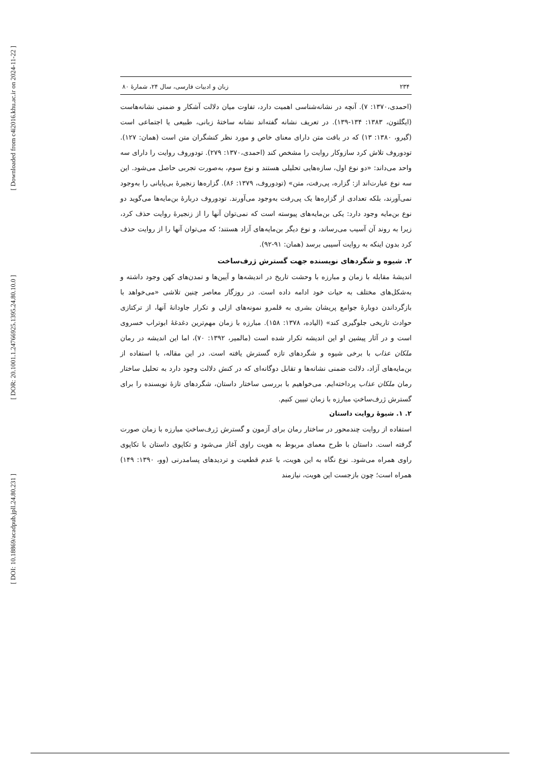[ Downloaded from c4i2016.khu.ac.ir on 2024-11-22 ]
[ DOR: 20.1001.1.24766925.1395.24.80.10.0 ]
[ DOI: 10.18869/acadpub.jpll.24.80.231 ]
۲۳۴ زبان و ادبیات فارسی، سال ۲۴، شمارهٔ ۸۰
(احمدی،۱۳۷۰: ۷). آنچه در نشانه‌شناسی اهمیت دارد، تفاوت میان دلالت آشکار و ضمنی نشانه‌هاست (ایگلتون، ۱۳۸۳: ۱۳۴-۱۳۹). در تعریف نشانه گفته‌اند نشانه ساختهٔ زبانی، طبیعی یا اجتماعی است (گیرو، ۱۳۸۰: ۱۳) که در بافت متن دارای معنای خاص و مورد نظر کنشگران متن است (همان: ۱۲۷). تودوروف تلاش کرد سازوکار روایت را مشخص کند (احمدی،۱۳۷۰: ۲۷۹). تودوروف روایت را دارای سه واحد می‌داند: «دو نوع اول، سازه‌هایی تحلیلی هستند و نوع سوم، به‌صورت تجربی حاصل می‌شود. این سه نوع عبارت‌اند از: گزاره، پی‌رفت، متن» (تودوروف، ۱۳۷۹: ۸۶). گزاره‌ها زنجیرهٔ بی‌پایانی را به‌وجود نمی‌آورند، بلکه تعدادی از گزاره‌ها یک پی‌رفت به‌وجود می‌آورند. تودوروف دربارهٔ بن‌مایه‌ها می‌گوید دو نوع بن‌مایه وجود دارد: یکی بن‌مایه‌های پیوسته است که نمی‌توان آنها را از زنجیرهٔ روایت حذف کرد، زیرا به روند آن آسیب می‌رساند، و نوع دیگر بن‌مایه‌های آزاد هستند؛ که می‌توان آنها را از روایت حذف کرد بدون اینکه به روایت آسیبی برسد (همان: ۹۱-۹۲).
۲. شیوه و شگردهای نویسنده جهت گسترش ژرف‌ساخت
اندیشهٔ مقابله با زمان و مبارزه با وحشت تاریخ در اندیشه‌ها و آیین‌ها و تمدن‌های کهن وجود داشته و به‌شکل‌های مختلف به حیات خود ادامه داده است. در روزگار معاصر چنین تلاشی «می‌خواهد با بازگرداندن دوبارهٔ جوامع پریشان بشری به قلمرو نمونه‌های ازلی و تکرار جاودانهٔ آنها، از ترکتازی حوادث تاریخی جلوگیری کند» (الیاده، ۱۳۷۸: ۱۵۸). مبارزه با زمان مهم‌ترین دغدغهٔ ابوتراب خسروی است و در آثار پیشین او این اندیشه تکرار شده است (مالمیر، ۱۳۹۲: ۷۰)، اما این اندیشه در رمان ملکان عذاب با برخی شیوه و شگردهای تازه گسترش یافته است. در این مقاله، با استفاده از بن‌مایه‌های آزاد، دلالت ضمنی نشانه‌ها و تقابل دوگانه‌ای که در کنش دلالت وجود دارد به تحلیل ساختار رمان ملکان عذاب پرداخته‌ایم. می‌خواهیم با بررسی ساختار داستان، شگردهای تازهٔ نویسنده را برای گسترش ژرف‌ساختِ مبارزه با زمان تبیین کنیم.
۲. ۱. شیوهٔ روایت داستان
استفاده از روایت چندمحور در ساختار رمان برای آزمون و گسترش ژرف‌ساختِ مبارزه با زمان صورت گرفته است. داستان با طرح معمای مربوط به هویت راوی آغاز می‌شود و تکاپوی داستان با تکاپوی راوی همراه می‌شود. نوع نگاه به این هویت، با عدم قطعیت و تردیدهای پسامدرنی (وو، ۱۳۹۰: ۱۴۹) همراه است؛ چون بازجست این هویت، نیازمند